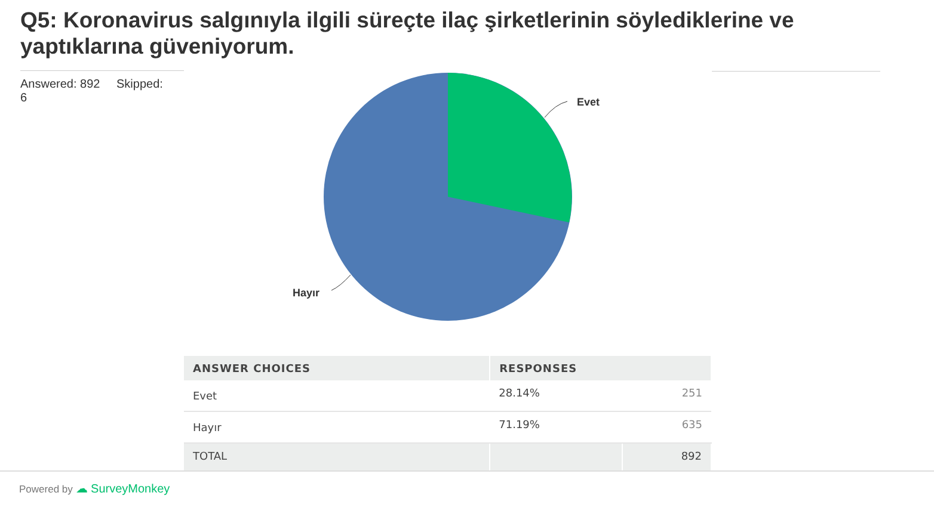Q5: Koronavirus salgınıyla ilgili süreçte ilaç şirketlerinin söylediklerine ve yaptıklarına güveniyorum.
Answered: 892 Skipped: 6
Evet
Hayır
| ANSWER CHOICES | RESPONSES | |
| --- | --- | --- |
| Evet | 28.14% | 251 |
| Hayır | 71.19% | 635 |
| TOTAL | | 892 |
Powered by ☁ SurveyMonkey